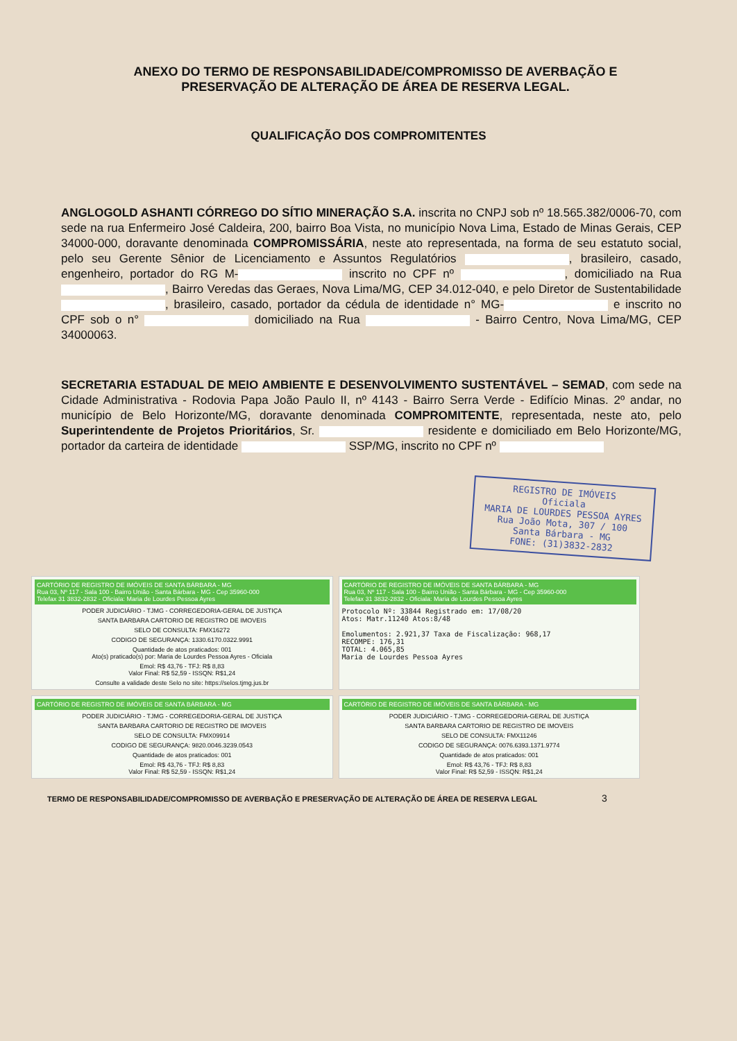ANEXO DO TERMO DE RESPONSABILIDADE/COMPROMISSO DE AVERBAÇÃO E PRESERVAÇÃO DE ALTERAÇÃO DE ÁREA DE RESERVA LEGAL.
QUALIFICAÇÃO DOS COMPROMITENTES
ANGLOGOLD ASHANTI CÓRREGO DO SÍTIO MINERAÇÃO S.A. inscrita no CNPJ sob nº 18.565.382/0006-70, com sede na rua Enfermeiro José Caldeira, 200, bairro Boa Vista, no município Nova Lima, Estado de Minas Gerais, CEP 34000-000, doravante denominada COMPROMISSÁRIA, neste ato representada, na forma de seu estatuto social, pelo seu Gerente Sênior de Licenciamento e Assuntos Regulatórios , brasileiro, casado, engenheiro, portador do RG M- inscrito no CPF nº , domiciliado na Rua , Bairro Veredas das Geraes, Nova Lima/MG, CEP 34.012-040, e pelo Diretor de Sustentabilidade , brasileiro, casado, portador da cédula de identidade n° MG- e inscrito no CPF sob o n° domiciliado na Rua - Bairro Centro, Nova Lima/MG, CEP 34000063.
SECRETARIA ESTADUAL DE MEIO AMBIENTE E DESENVOLVIMENTO SUSTENTÁVEL – SEMAD, com sede na Cidade Administrativa - Rodovia Papa João Paulo II, nº 4143 - Bairro Serra Verde - Edifício Minas. 2º andar, no município de Belo Horizonte/MG, doravante denominada COMPROMITENTE, representada, neste ato, pelo Superintendente de Projetos Prioritários, Sr. residente e domiciliado em Belo Horizonte/MG, portador da carteira de identidade SSP/MG, inscrito no CPF nº
REGISTRO DE IMÓVEIS
Oficiala
MARIA DE LOURDES PESSOA AYRES
Rua João Mota, 307 / 100
Santa Bárbara - MG
FONE: (31)3832-2832
CARTÓRIO DE REGISTRO DE IMÓVEIS DE SANTA BÁRBARA - MG
Rua 03, Nº 117 - Sala 100 - Bairro União - Santa Bárbara - MG - Cep 35960-000
Telefax 31 3832-2832 - Oficiala: Maria de Lourdes Pessoa Ayres
PODER JUDICIÁRIO - TJMG - CORREGEDORIA-GERAL DE JUSTIÇA
SANTA BARBARA CARTORIO DE REGISTRO DE IMOVEIS
SELO DE CONSULTA: FMX16272
CODIGO DE SEGURANÇA: 1330.6170.0322.9991
Quantidade de atos praticados: 001
Ato(s) praticado(s) por: Maria de Lourdes Pessoa Ayres - Oficiala
Emol: R$ 43,76 - TFJ: R$ 8,83
Valor Final: R$ 52,59 - ISSQN: R$1,24
Consulte a validade deste Selo no site: https://selos.tjmg.jus.br
CARTÓRIO DE REGISTRO DE IMÓVEIS DE SANTA BÁRBARA - MG
Rua 03, Nº 117 - Sala 100 - Bairro União - Santa Bárbara - MG - Cep 35960-000
Telefax 31 3832-2832 - Oficiala: Maria de Lourdes Pessoa Ayres
Protocolo Nº: 33844 Registrado em: 17/08/20
Atos: Matr.11240 Atos:8/48
Emolumentos: 2.921,37 Taxa de Fiscalização: 968,17
RECOMPE: 176,31
TOTAL: 4.065,85
Maria de Lourdes Pessoa Ayres
CARTÓRIO DE REGISTRO DE IMÓVEIS DE SANTA BÁRBARA - MG
PODER JUDICIÁRIO - TJMG - CORREGEDORIA-GERAL DE JUSTIÇA
SANTA BARBARA CARTORIO DE REGISTRO DE IMOVEIS
SELO DE CONSULTA: FMX09914
CODIGO DE SEGURANÇA: 9820.0046.3239.0543
Quantidade de atos praticados: 001
Emol: R$ 43,76 - TFJ: R$ 8,83
Valor Final: R$ 52,59 - ISSQN: R$1,24
CARTÓRIO DE REGISTRO DE IMÓVEIS DE SANTA BÁRBARA - MG
PODER JUDICIÁRIO - TJMG - CORREGEDORIA-GERAL DE JUSTIÇA
SANTA BARBARA CARTORIO DE REGISTRO DE IMOVEIS
SELO DE CONSULTA: FMX11246
CODIGO DE SEGURANÇA: 0076.6393.1371.9774
Quantidade de atos praticados: 001
Emol: R$ 43,76 - TFJ: R$ 8,83
Valor Final: R$ 52,59 - ISSQN: R$1,24
TERMO DE RESPONSABILIDADE/COMPROMISSO DE AVERBAÇÃO E PRESERVAÇÃO DE ALTERAÇÃO DE ÁREA DE RESERVA LEGAL 3